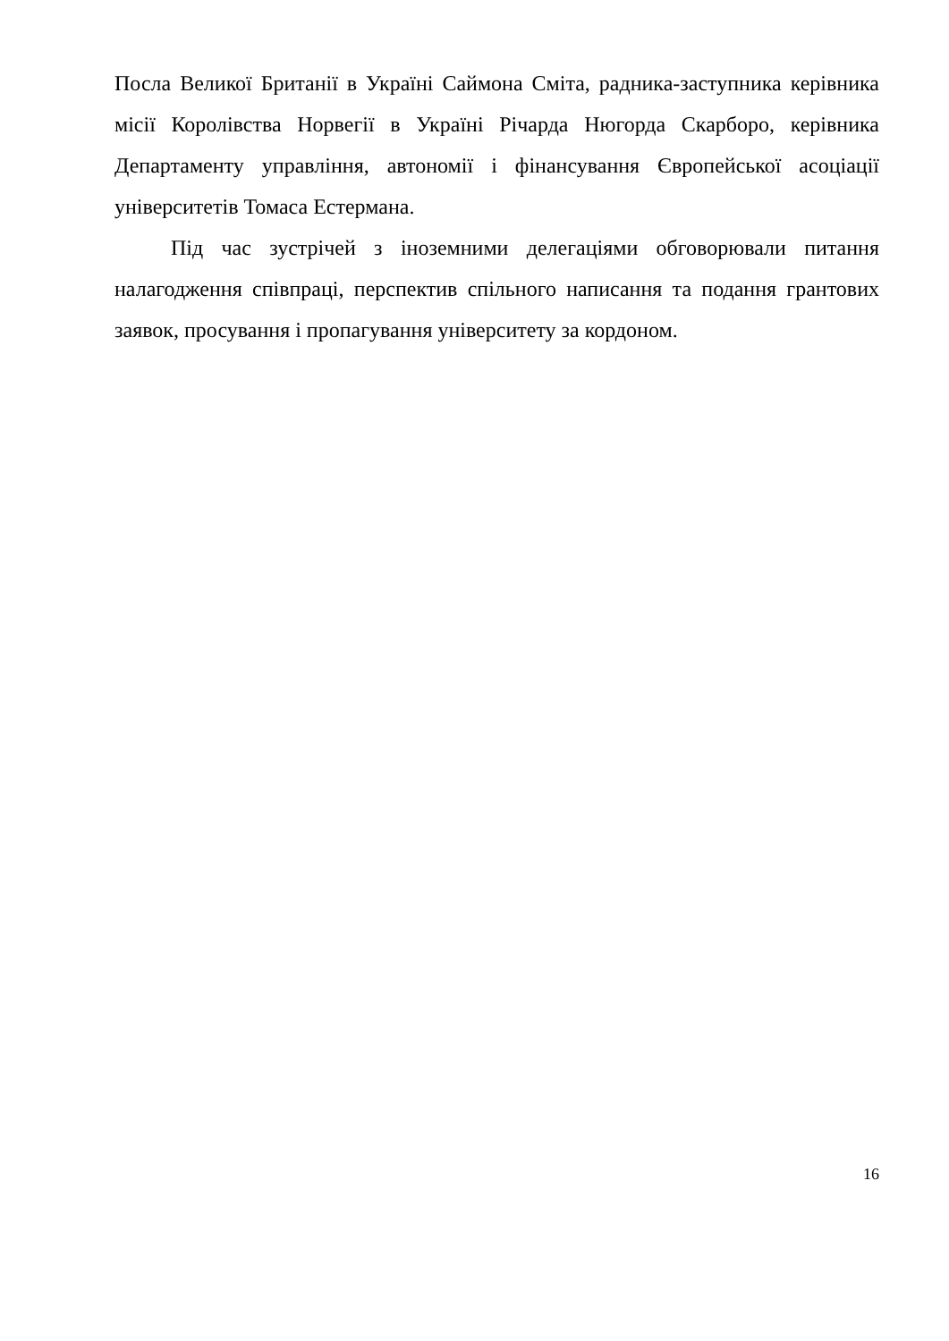Посла Великої Британії в Україні Саймона Сміта, радника-заступника керівника місії Королівства Норвегії в Україні Річарда Нюгорда Скарборо, керівника Департаменту управління, автономії і фінансування Європейської асоціації університетів Томаса Естермана.
Під час зустрічей з іноземними делегаціями обговорювали питання налагодження співпраці, перспектив спільного написання та подання грантових заявок, просування і пропагування університету за кордоном.
16